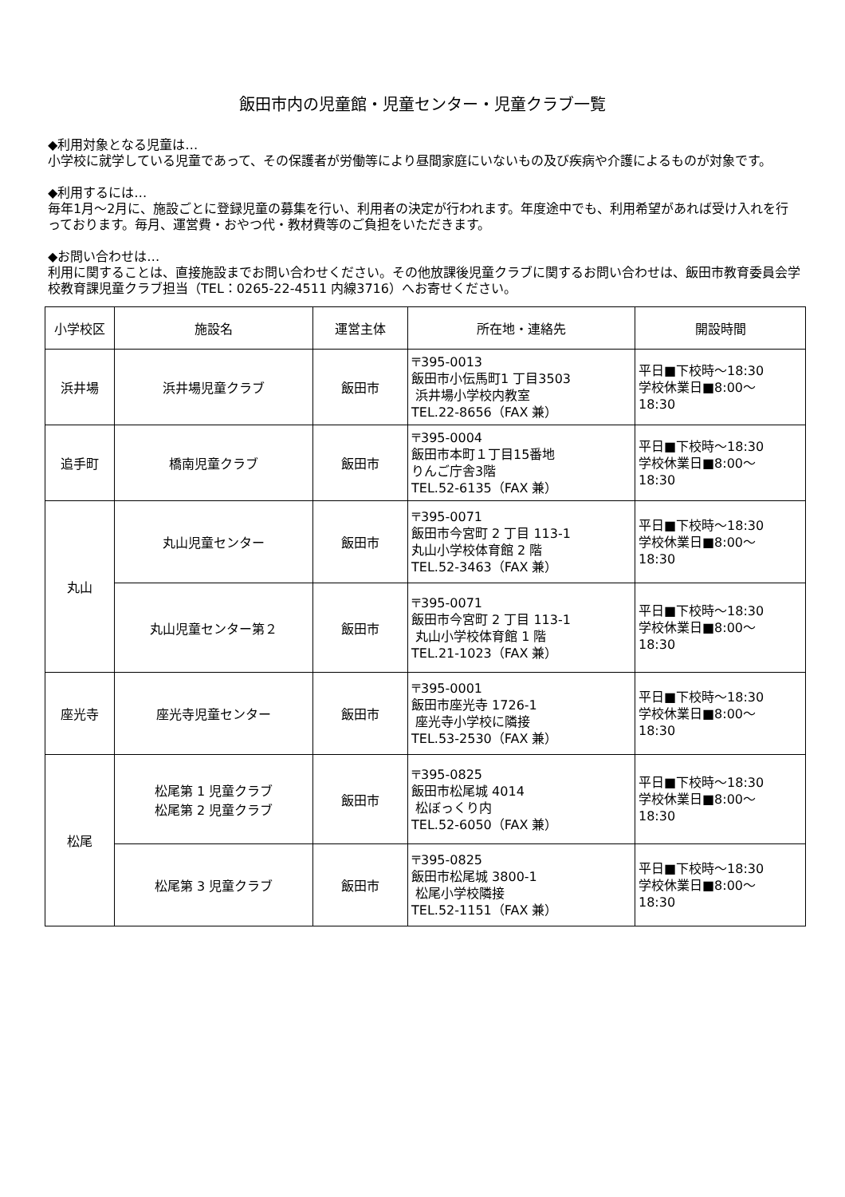飯田市内の児童館・児童センター・児童クラブ一覧
◆利用対象となる児童は…
小学校に就学している児童であって、その保護者が労働等により昼間家庭にいないもの及び疾病や介護によるものが対象です。
◆利用するには…
毎年1月～2月に、施設ごとに登録児童の募集を行い、利用者の決定が行われます。年度途中でも、利用希望があれば受け入れを行っております。毎月、運営費・おやつ代・教材費等のご負担をいただきます。
◆お問い合わせは…
利用に関することは、直接施設までお問い合わせください。その他放課後児童クラブに関するお問い合わせは、飯田市教育委員会学校教育課児童クラブ担当（TEL：0265-22-4511 内線3716）へお寄せください。
| 小学校区 | 施設名 | 運営主体 | 所在地・連絡先 | 開設時間 |
| --- | --- | --- | --- | --- |
| 浜井場 | 浜井場児童クラブ | 飯田市 | 〒395-0013 飯田市小伝馬町1 丁目3503 浜井場小学校内教室 TEL.22-8656（FAX 兼） | 平日■下校時～18:30 学校休業日■8:00～ 18:30 |
| 追手町 | 橋南児童クラブ | 飯田市 | 〒395-0004 飯田市本町１丁目15番地 りんご庁舎3階 TEL.52-6135（FAX 兼） | 平日■下校時～18:30 学校休業日■8:00～ 18:30 |
| 丸山 | 丸山児童センター | 飯田市 | 〒395-0071 飯田市今宮町 2 丁目 113-1 丸山小学校体育館 2 階 TEL.52-3463（FAX 兼） | 平日■下校時～18:30 学校休業日■8:00～ 18:30 |
| | 丸山児童センター第２ | 飯田市 | 〒395-0071 飯田市今宮町 2 丁目 113-1 丸山小学校体育館 1 階 TEL.21-1023（FAX 兼） | 平日■下校時～18:30 学校休業日■8:00～ 18:30 |
| 座光寺 | 座光寺児童センター | 飯田市 | 〒395-0001 飯田市座光寺 1726-1 座光寺小学校に隣接 TEL.53-2530（FAX 兼） | 平日■下校時～18:30 学校休業日■8:00～ 18:30 |
| 松尾 | 松尾第 1 児童クラブ 松尾第 2 児童クラブ | 飯田市 | 〒395-0825 飯田市松尾城 4014 松ぼっくり内 TEL.52-6050（FAX 兼） | 平日■下校時～18:30 学校休業日■8:00～ 18:30 |
| | 松尾第 3 児童クラブ | 飯田市 | 〒395-0825 飯田市松尾城 3800-1 松尾小学校隣接 TEL.52-1151（FAX 兼） | 平日■下校時～18:30 学校休業日■8:00～ 18:30 |